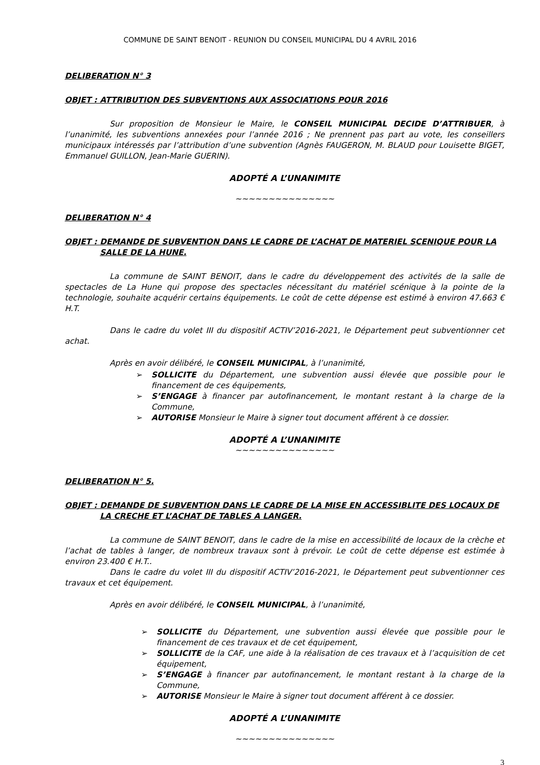COMMUNE DE SAINT BENOIT - REUNION DU CONSEIL MUNICIPAL DU 4 AVRIL 2016
DELIBERATION N° 3
OBJET : ATTRIBUTION DES SUBVENTIONS AUX ASSOCIATIONS POUR 2016
Sur proposition de Monsieur le Maire, le CONSEIL MUNICIPAL DECIDE D’ATTRIBUER, à l’unanimité, les subventions annexées pour l’année 2016 ; Ne prennent pas part au vote, les conseillers municipaux intéressés par l’attribution d’une subvention (Agnès FAUGERON, M. BLAUD pour Louisette BIGET, Emmanuel GUILLON, Jean-Marie GUERIN).
ADOPTÉ A L’UNANIMITE
~~~~~~~~~~~~~~~
DELIBERATION N° 4
OBJET : DEMANDE DE SUBVENTION DANS LE CADRE DE L’ACHAT DE MATERIEL SCENIQUE POUR LA SALLE DE LA HUNE.
La commune de SAINT BENOIT, dans le cadre du développement des activités de la salle de spectacles de La Hune qui propose des spectacles nécessitant du matériel scénique à la pointe de la technologie, souhaite acquérir certains équipements. Le coût de cette dépense est estimé à environ 47.663 € H.T.
Dans le cadre du volet III du dispositif ACTIV’2016-2021, le Département peut subventionner cet achat.
Après en avoir délibéré, le CONSEIL MUNICIPAL, à l’unanimité,
➢ SOLLICITE du Département, une subvention aussi élevée que possible pour le financement de ces équipements,
➢ S’ENGAGE à financer par autofinancement, le montant restant à la charge de la Commune,
➢ AUTORISE Monsieur le Maire à signer tout document afférent à ce dossier.
ADOPTÉ A L’UNANIMITE
~~~~~~~~~~~~~~~
DELIBERATION N° 5.
OBJET : DEMANDE DE SUBVENTION DANS LE CADRE DE LA MISE EN ACCESSIBLITE DES LOCAUX DE LA CRECHE ET L’ACHAT DE TABLES A LANGER.
La commune de SAINT BENOIT, dans le cadre de la mise en accessibilité de locaux de la crèche et l’achat de tables à langer, de nombreux travaux sont à prévoir. Le coût de cette dépense est estimée à environ 23.400 € H.T..
Dans le cadre du volet III du dispositif ACTIV’2016-2021, le Département peut subventionner ces travaux et cet équipement.
Après en avoir délibéré, le CONSEIL MUNICIPAL, à l’unanimité,
➢ SOLLICITE du Département, une subvention aussi élevée que possible pour le financement de ces travaux et de cet équipement,
➢ SOLLICITE de la CAF, une aide à la réalisation de ces travaux et à l’acquisition de cet équipement,
➢ S’ENGAGE à financer par autofinancement, le montant restant à la charge de la Commune,
➢ AUTORISE Monsieur le Maire à signer tout document afférent à ce dossier.
ADOPTÉ A L’UNANIMITE
~~~~~~~~~~~~~~~
3